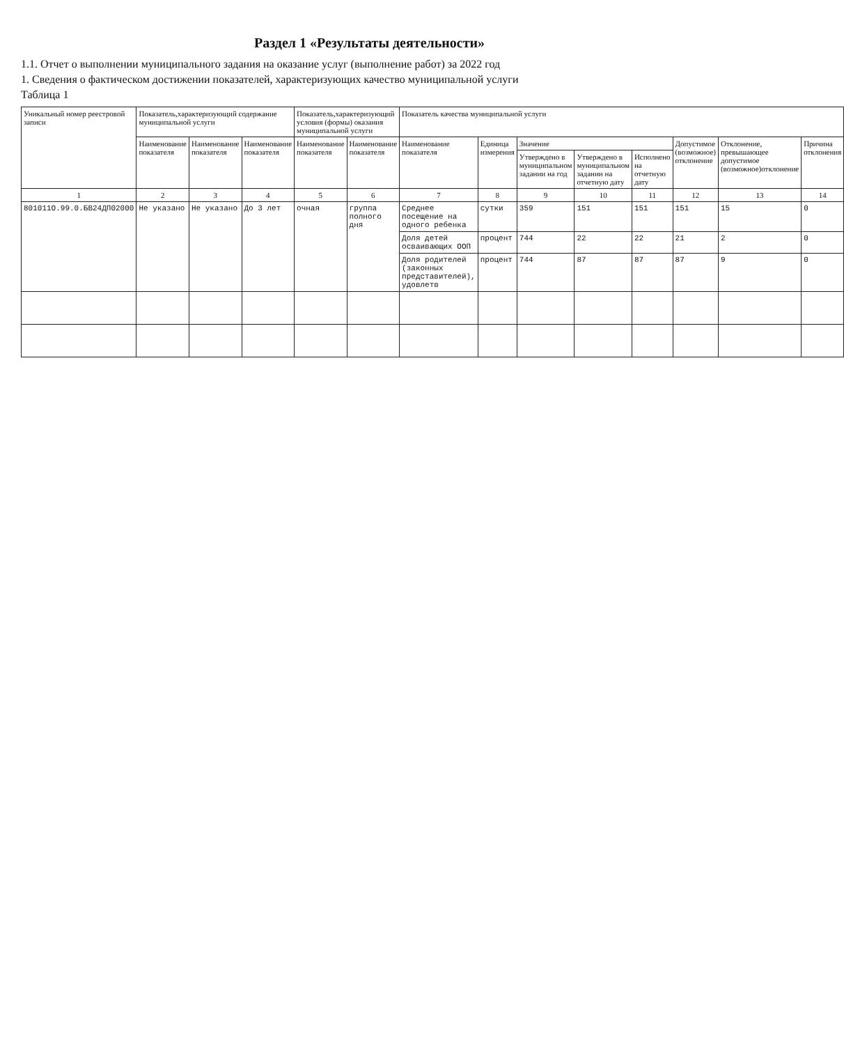Раздел 1 «Результаты деятельности»
1.1. Отчет о выполнении муниципального задания на оказание услуг (выполнение работ) за 2022 год
1. Сведения о фактическом достижении показателей, характеризующих качество муниципальной услуги
Таблица 1
| Уникальный номер реестровой записи | Показатель,характеризующий содержание муниципальной услуги | | | Показатель,характеризующий условия (формы) оказания муниципальной услуги | | Показатель качества муниципальной услуги | | | | | | | |
| --- | --- | --- | --- | --- | --- | --- | --- | --- | --- | --- | --- | --- | --- |
| | Наименование показателя | Наименование показателя | Наименование показателя | Наименование показателя | Наименование показателя | Наименование показателя | Единица измерения | Значение | | | Допустимое (возможное) отклонение | Отклонение, превышающее допустимое (возможное)отклонение | Причина отклонения |
| | | | | | | | | Утверждено в муниципальном задании на год | Утверждено в муниципальном задании на отчетную дату | Исполнено на отчетную дату | | | |
| 1 | 2 | 3 | 4 | 5 | 6 | 7 | 8 | 9 | 10 | 11 | 12 | 13 | 14 |
| 801011О.99.0.БВ24ДП02000 | Не указано | Не указано | До 3 лет | очная | группа полного дня | Среднее посещение на одного ребенка | сутки | 359 | 151 | 151 | 151 | 15 | 0 |
| | | | | | | Доля детей осваивающих ООП | процент | 744 | 22 | 22 | 21 | 2 | 0 |
| | | | | | | Доля родителей (законных представителей), удовлетв | процент | 744 | 87 | 87 | 87 | 9 | 0 |